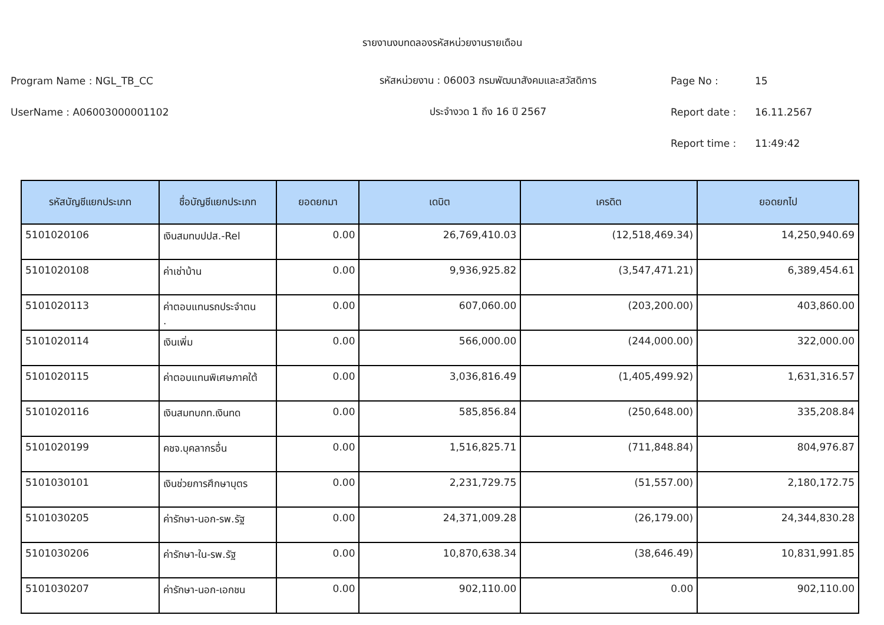รายงานงบทดลองรหัสหน่วยงานรายเดือน
Program Name : NGL_TB_CC รหัสหน่วยงาน : 06003 กรมพัฒนาสังคมและสวัสดิการ Page No : 15
UserName : A06003000001102 ประจำงวด 1 ถึง 16 ปี 2567 Report date : 16.11.2567
Report time : 11:49:42
| รหัสบัญชีแยกประเภท | ชื่อบัญชีแยกประเภท | ยอดยกมา | เดบิต | เครดิต | ยอดยกไป |
| --- | --- | --- | --- | --- | --- |
| 5101020106 | เงินสมทบปปส.-Rel | 0.00 | 26,769,410.03 | (12,518,469.34) | 14,250,940.69 |
| 5101020108 | ค่าเช่าบ้าน | 0.00 | 9,936,925.82 | (3,547,471.21) | 6,389,454.61 |
| 5101020113 | ค่าตอบแทนรถประจำตน . | 0.00 | 607,060.00 | (203,200.00) | 403,860.00 |
| 5101020114 | เงินเพิ่ม | 0.00 | 566,000.00 | (244,000.00) | 322,000.00 |
| 5101020115 | ค่าตอบแทนพิเศษภาคใต้ | 0.00 | 3,036,816.49 | (1,405,499.92) | 1,631,316.57 |
| 5101020116 | เงินสมทบกท.เงินทด | 0.00 | 585,856.84 | (250,648.00) | 335,208.84 |
| 5101020199 | คชจ.บุคลากรอื่น | 0.00 | 1,516,825.71 | (711,848.84) | 804,976.87 |
| 5101030101 | เงินช่วยการศึกษาบุตร | 0.00 | 2,231,729.75 | (51,557.00) | 2,180,172.75 |
| 5101030205 | ค่ารักษา-นอก-รพ.รัฐ | 0.00 | 24,371,009.28 | (26,179.00) | 24,344,830.28 |
| 5101030206 | ค่ารักษา-ใน-รพ.รัฐ | 0.00 | 10,870,638.34 | (38,646.49) | 10,831,991.85 |
| 5101030207 | ค่ารักษา-นอก-เอกชน | 0.00 | 902,110.00 | 0.00 | 902,110.00 |